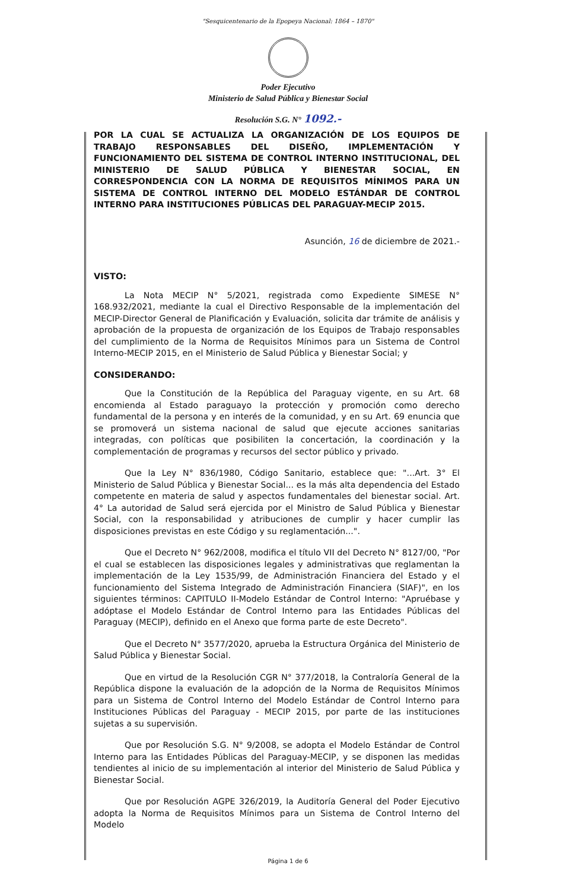"Sesquicentenario de la Epopeya Nacional: 1864 – 1870"
Poder Ejecutivo
Ministerio de Salud Pública y Bienestar Social
Resolución S.G. N° 1092.-
POR LA CUAL SE ACTUALIZA LA ORGANIZACIÓN DE LOS EQUIPOS DE TRABAJO RESPONSABLES DEL DISEÑO, IMPLEMENTACIÓN Y FUNCIONAMIENTO DEL SISTEMA DE CONTROL INTERNO INSTITUCIONAL, DEL MINISTERIO DE SALUD PÚBLICA Y BIENESTAR SOCIAL, EN CORRESPONDENCIA CON LA NORMA DE REQUISITOS MÍNIMOS PARA UN SISTEMA DE CONTROL INTERNO DEL MODELO ESTÁNDAR DE CONTROL INTERNO PARA INSTITUCIONES PÚBLICAS DEL PARAGUAY-MECIP 2015.
Asunción, 16 de diciembre de 2021.-
VISTO:
La Nota MECIP N° 5/2021, registrada como Expediente SIMESE N° 168.932/2021, mediante la cual el Directivo Responsable de la implementación del MECIP-Director General de Planificación y Evaluación, solicita dar trámite de análisis y aprobación de la propuesta de organización de los Equipos de Trabajo responsables del cumplimiento de la Norma de Requisitos Mínimos para un Sistema de Control Interno-MECIP 2015, en el Ministerio de Salud Pública y Bienestar Social; y
CONSIDERANDO:
Que la Constitución de la República del Paraguay vigente, en su Art. 68 encomienda al Estado paraguayo la protección y promoción como derecho fundamental de la persona y en interés de la comunidad, y en su Art. 69 enuncia que se promoverá un sistema nacional de salud que ejecute acciones sanitarias integradas, con políticas que posibiliten la concertación, la coordinación y la complementación de programas y recursos del sector público y privado.
Que la Ley N° 836/1980, Código Sanitario, establece que: "...Art. 3° El Ministerio de Salud Pública y Bienestar Social... es la más alta dependencia del Estado competente en materia de salud y aspectos fundamentales del bienestar social. Art. 4° La autoridad de Salud será ejercida por el Ministro de Salud Pública y Bienestar Social, con la responsabilidad y atribuciones de cumplir y hacer cumplir las disposiciones previstas en este Código y su reglamentación...".
Que el Decreto N° 962/2008, modifica el título VII del Decreto N° 8127/00, "Por el cual se establecen las disposiciones legales y administrativas que reglamentan la implementación de la Ley 1535/99, de Administración Financiera del Estado y el funcionamiento del Sistema Integrado de Administración Financiera (SIAF)", en los siguientes términos: CAPITULO II-Modelo Estándar de Control Interno: "Apruébase y adóptase el Modelo Estándar de Control Interno para las Entidades Públicas del Paraguay (MECIP), definido en el Anexo que forma parte de este Decreto".
Que el Decreto N° 3577/2020, aprueba la Estructura Orgánica del Ministerio de Salud Pública y Bienestar Social.
Que en virtud de la Resolución CGR N° 377/2018, la Contraloría General de la República dispone la evaluación de la adopción de la Norma de Requisitos Mínimos para un Sistema de Control Interno del Modelo Estándar de Control Interno para Instituciones Públicas del Paraguay - MECIP 2015, por parte de las instituciones sujetas a su supervisión.
Que por Resolución S.G. N° 9/2008, se adopta el Modelo Estándar de Control Interno para las Entidades Públicas del Paraguay-MECIP, y se disponen las medidas tendientes al inicio de su implementación al interior del Ministerio de Salud Pública y Bienestar Social.
Que por Resolución AGPE 326/2019, la Auditoría General del Poder Ejecutivo adopta la Norma de Requisitos Mínimos para un Sistema de Control Interno del Modelo
Página 1 de 6